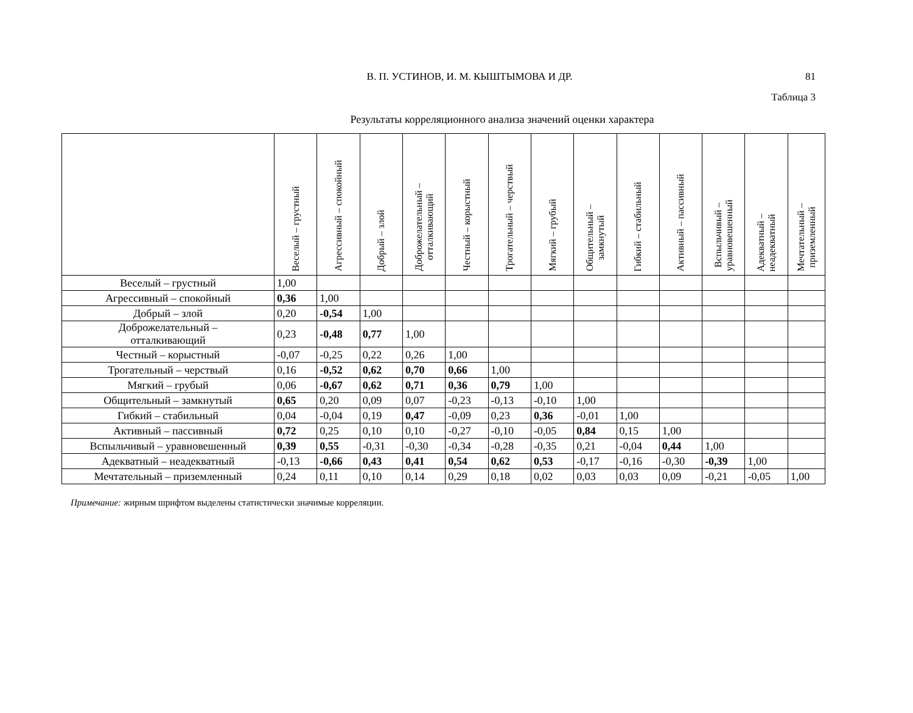В. П. УСТИНОВ, И. М. КЫШТЫМОВА И ДР.
81
Таблица 3
Результаты корреляционного анализа значений оценки характера
| | Веселый – грустный | Агрессивный – спокойный | Добрый – злой | Доброжелательный – отталкивающий | Честный – корыстный | Трогательный – черствый | Мягкий – грубый | Общительный – замкнутый | Гибкий – стабильный | Активный – пассивный | Вспыльчивый – уравновешенный | Адекватный – неадекватный | Мечтательный – приземленный |
| --- | --- | --- | --- | --- | --- | --- | --- | --- | --- | --- | --- | --- | --- |
| Веселый – грустный | 1,00 | | | | | | | | | | | | |
| Агрессивный – спокойный | 0,36 | 1,00 | | | | | | | | | | | |
| Добрый – злой | 0,20 | -0,54 | 1,00 | | | | | | | | | | |
| Доброжелательный – отталкивающий | 0,23 | -0,48 | 0,77 | 1,00 | | | | | | | | | |
| Честный – корыстный | -0,07 | -0,25 | 0,22 | 0,26 | 1,00 | | | | | | | | |
| Трогательный – черствый | 0,16 | -0,52 | 0,62 | 0,70 | 0,66 | 1,00 | | | | | | | |
| Мягкий – грубый | 0,06 | -0,67 | 0,62 | 0,71 | 0,36 | 0,79 | 1,00 | | | | | | |
| Общительный – замкнутый | 0,65 | 0,20 | 0,09 | 0,07 | -0,23 | -0,13 | -0,10 | 1,00 | | | | | |
| Гибкий – стабильный | 0,04 | -0,04 | 0,19 | 0,47 | -0,09 | 0,23 | 0,36 | -0,01 | 1,00 | | | | |
| Активный – пассивный | 0,72 | 0,25 | 0,10 | 0,10 | -0,27 | -0,10 | -0,05 | 0,84 | 0,15 | 1,00 | | | |
| Вспыльчивый – уравновешенный | 0,39 | 0,55 | -0,31 | -0,30 | -0,34 | -0,28 | -0,35 | 0,21 | -0,04 | 0,44 | 1,00 | | |
| Адекватный – неадекватный | -0,13 | -0,66 | 0,43 | 0,41 | 0,54 | 0,62 | 0,53 | -0,17 | -0,16 | -0,30 | -0,39 | 1,00 | |
| Мечтательный – приземленный | 0,24 | 0,11 | 0,10 | 0,14 | 0,29 | 0,18 | 0,02 | 0,03 | 0,03 | 0,09 | -0,21 | -0,05 | 1,00 |
Примечание: жирным шрифтом выделены статистически значимые корреляции.